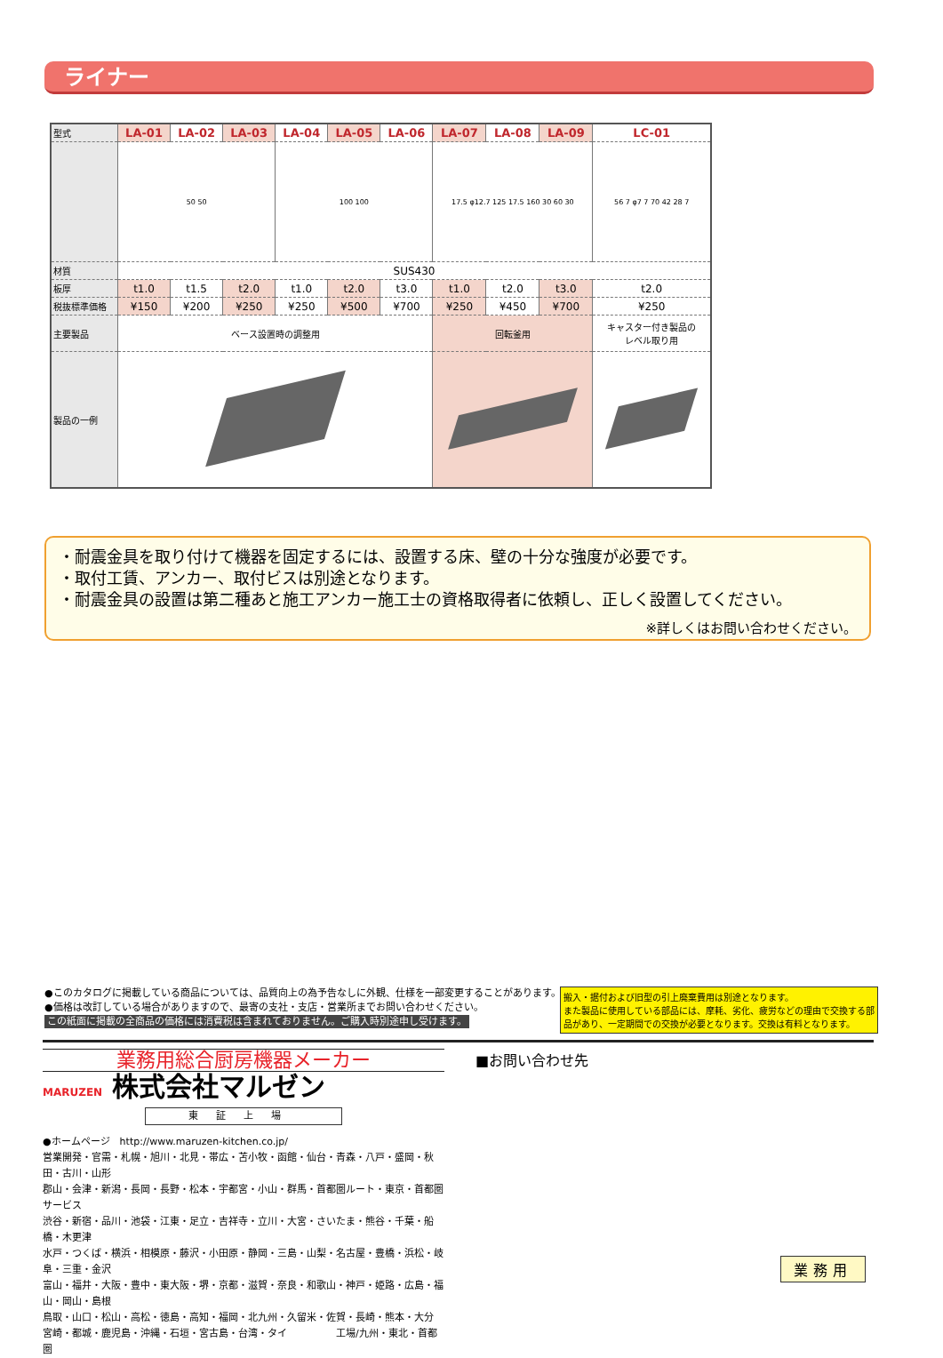ライナー
| 型式 | LA-01 | LA-02 | LA-03 | LA-04 | LA-05 | LA-06 | LA-07 | LA-08 | LA-09 | LC-01 |
| | 50 50 | | | 100 100 | | | 17.5 φ12.7 125 17.5 160 30 60 30 | | | 56 7 φ7 7 70 42 28 7 |
| 材質 | SUS430 | | | | | | | | | |
| 板厚 | t1.0 | t1.5 | t2.0 | t1.0 | t2.0 | t3.0 | t1.0 | t2.0 | t3.0 | t2.0 |
| 税抜標準価格 | ¥150 | ¥200 | ¥250 | ¥250 | ¥500 | ¥700 | ¥250 | ¥450 | ¥700 | ¥250 |
| 主要製品 | ベース設置時の調整用 | | | | | | 回転釜用 | | | キャスター付き製品の レベル取り用 |
| 製品の一例 | | | | | | | | | | |
・耐震金具を取り付けて機器を固定するには、設置する床、壁の十分な強度が必要です。
・取付工賃、アンカー、取付ビスは別途となります。
・耐震金具の設置は第二種あと施工アンカー施工士の資格取得者に依頼し、正しく設置してください。
※詳しくはお問い合わせください。
●このカタログに掲載している商品については、品質向上の為予告なしに外観、仕様を一部変更することがあります。
●価格は改訂している場合がありますので、最寄の支社・支店・営業所までお問い合わせください。
この紙面に掲載の全商品の価格には消費税は含まれておりません。ご購入時別途申し受けます。
搬入・据付および旧型の引上廃棄費用は別途となります。
また製品に使用している部品には、摩耗、劣化、疲労などの理由で交換する部品があり、一定期間での交換が必要となります。交換は有料となります。
業務用総合厨房機器メーカー
MARUZEN 株式会社マルゼン
東証上場
●ホームページ　http://www.maruzen-kitchen.co.jp/
営業開発・官需・札幌・旭川・北見・帯広・苫小牧・函館・仙台・青森・八戸・盛岡・秋田・古川・山形
郡山・会津・新潟・長岡・長野・松本・宇都宮・小山・群馬・首都圏ルート・東京・首都圏サービス
渋谷・新宿・品川・池袋・江東・足立・吉祥寺・立川・大宮・さいたま・熊谷・千葉・船橋・木更津
水戸・つくば・横浜・相模原・藤沢・小田原・静岡・三島・山梨・名古屋・豊橋・浜松・岐阜・三重・金沢
富山・福井・大阪・豊中・東大阪・堺・京都・滋賀・奈良・和歌山・神戸・姫路・広島・福山・岡山・島根
鳥取・山口・松山・高松・徳島・高知・福岡・北九州・久留米・佐賀・長崎・熊本・大分
宮崎・都城・鹿児島・沖縄・石垣・宮古島・台湾・タイ　　　　　工場/九州・東北・首都圏
■お問い合わせ先
業務用